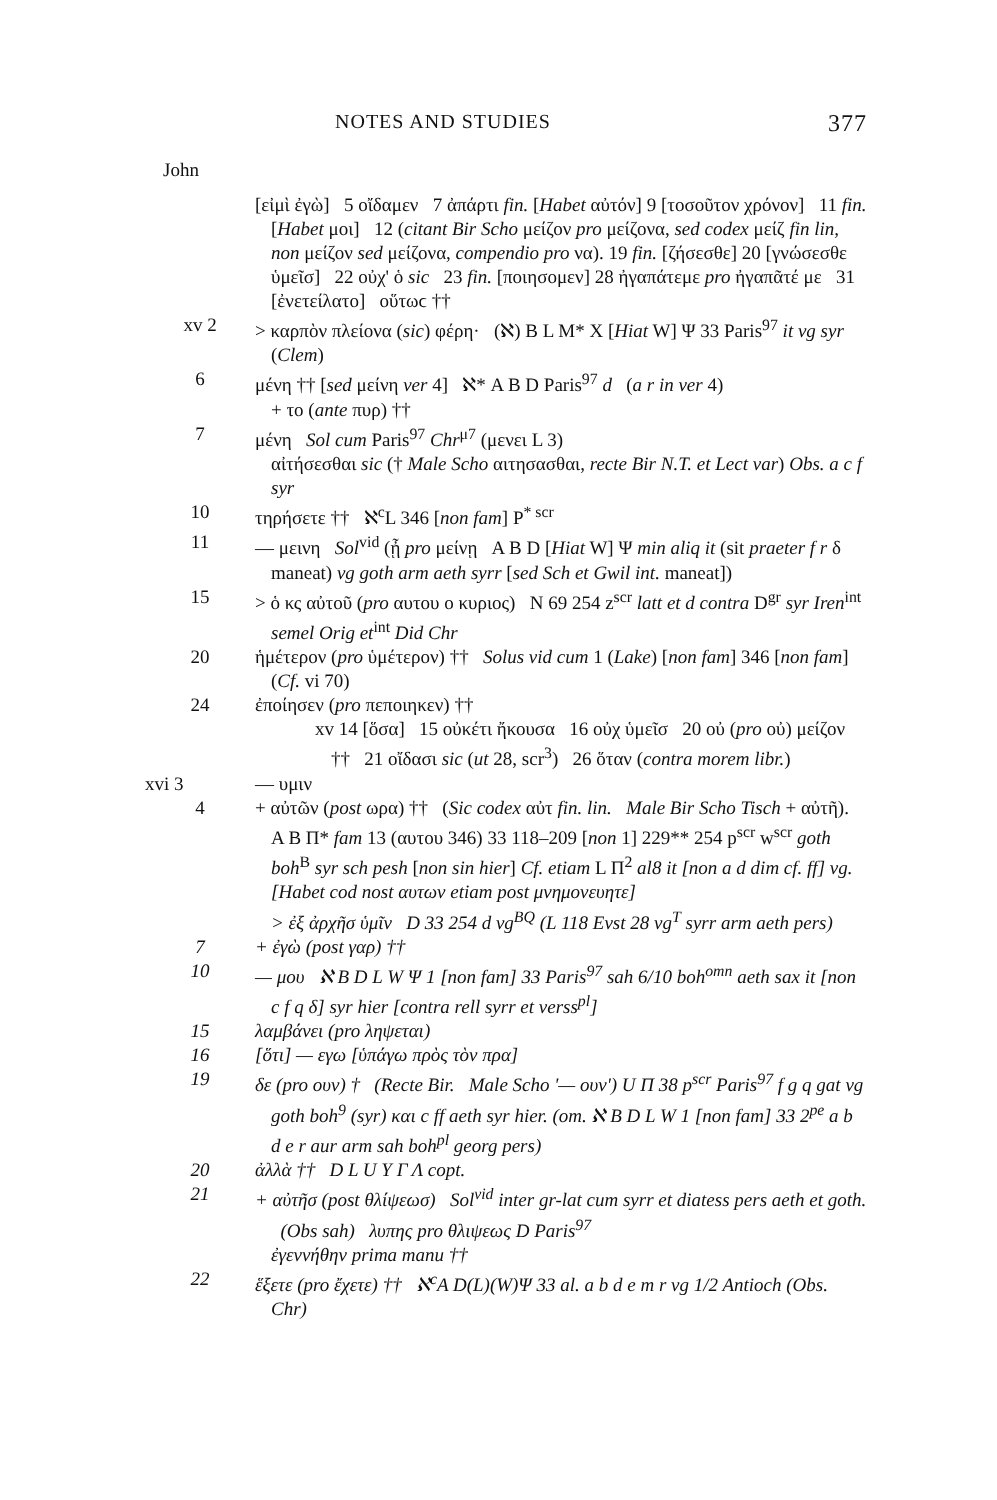NOTES AND STUDIES 377
John
[εἰμὶ ἐγὼ] 5 οἴδαμεν 7 ἀπάρτι fin. [Habet αὐτόν] 9 [τοσοῦτον χρόνον] 11 fin. [Habet μοι] 12 (citant Bir Scho μείζον pro μείζονα, sed codex μείζ fin lin, non μείζον sed μείζονα, compendio pro να). 19 fin. [ζήσεσθε] 20 [γνώσεσθε ὑμεῖσ] 22 οὐχ' ὁ sic 23 fin. [ποιησομεν] 28 ἠγαπάτεμε pro ἠγαπᾶτέ με 31 [ἐνετείλατο] οὕτωϲ ††
xv 2 > καρπὸν πλείονα (sic) φέρη· (ℵ) B L M* X [Hiat W] Ψ 33 Paris<sup>97</sup> it vg syr (Clem)
6 μένη †† [sed μείνη ver 4] ℵ* A B D Paris<sup>97</sup> d (a r in ver 4)
+ το (ante πυρ) ††
7 μένη Sol cum Paris<sup>97</sup> Chr<sup>μ7</sup> (μενει L 3)
αἰτήσεσθαι sic († Male Scho αιτησασθαι, recte Bir N.T. et Lect var) Obs. a c f syr
10 τηρήσετε †† ℵ<sup>c</sup>L 346 [non fam] P<sup>* scr</sup>
11 — μεινη Sol<sup>vid</sup> (ᾖ pro μείνῃ A B D [Hiat W] Ψ min aliq it (sit praeter f r δ maneat) vg goth arm aeth syrr [sed Sch et Gwil int. maneat])
15 > ὁ κς αὐτοῦ (pro αυτου ο κυριος) N 69 254 z<sup>scr</sup> latt et d contra D<sup>gr</sup> syr Iren<sup>int</sup> semel Orig et<sup>int</sup> Did Chr
20 ἡμέτερον (pro ὑμέτερον) †† Solus vid cum 1 (Lake) [non fam] 346 [non fam] (Cf. vi 70)
24 ἐποίησεν (pro πεποιηκεν) ††
xv 14 [ὅσα] 15 οὐκέτι ἤκουσα 16 οὐχ ὑμεῖσ 20 οὐ (pro οὐ) μείζον †† 21 οἴδασι sic (ut 28, scr<sup>3</sup>) 26 ὅταν (contra morem libr.)
xvi 3 — υμιν
4 + αὐτῶν (post ωρα) †† (Sic codex αὐτ fin. lin. Male Bir Scho Tisch + αὐτῆ). A B Π* fam 13 (αυτου 346) 33 118–209 [non 1] 229** 254 p<sup>scr</sup> w<sup>scr</sup> goth boh<sup>B</sup> syr sch pesh [non sin hier] Cf. etiam L Π<sup>2</sup> al8 it [non a d dim cf. ff] vg. [Habet cod nost αυτων etiam post μνημονευητε]
> ἐξ ἀρχῆσ ὑμῖν D 33 254 d vg<sup>BQ</sup> (L 118 Evst 28 vg<sup>T</sup> syrr arm aeth pers)
7 + ἐγὼ (post γαρ) ††
10 — μου ℵ B D L W Ψ 1 [non fam] 33 Paris<sup>97</sup> sah 6/10 boh<sup>omn</sup> aeth sax it [non c f q δ] syr hier [contra rell syrr et verss<sup>pl</sup>]
15 λαμβάνει (pro ληψεται)
16 [ὅτι] — εγω [ὑπάγω πρὸς τὸν πρα]
19 δε (pro ουν) † (Recte Bir. Male Scho '— ουν') U Π 38 p<sup>scr</sup> Paris<sup>97</sup> f g q gat vg goth boh<sup>9</sup> (syr) και c ff aeth syr hier. (om. ℵ B D L W 1 [non fam] 33 2<sup>pe</sup> a b d e r aur arm sah boh<sup>pl</sup> georg pers)
20 ἀλλὰ †† D L U Y Γ Λ copt.
21 + αὐτῆσ (post θλίψεωσ) Sol<sup>vid</sup> inter gr-lat cum syrr et diatess pers aeth et goth. (Obs sah) λυπης pro θλιψεως D Paris<sup>97</sup>
ἐγεννήθην prima manu ††
22 ἕξετε (pro ἔχετε) †† ℵ<sup>c</sup>A D(L)(W)Ψ 33 al. a b d e m r vg 1/2 Antioch (Obs. Chr)